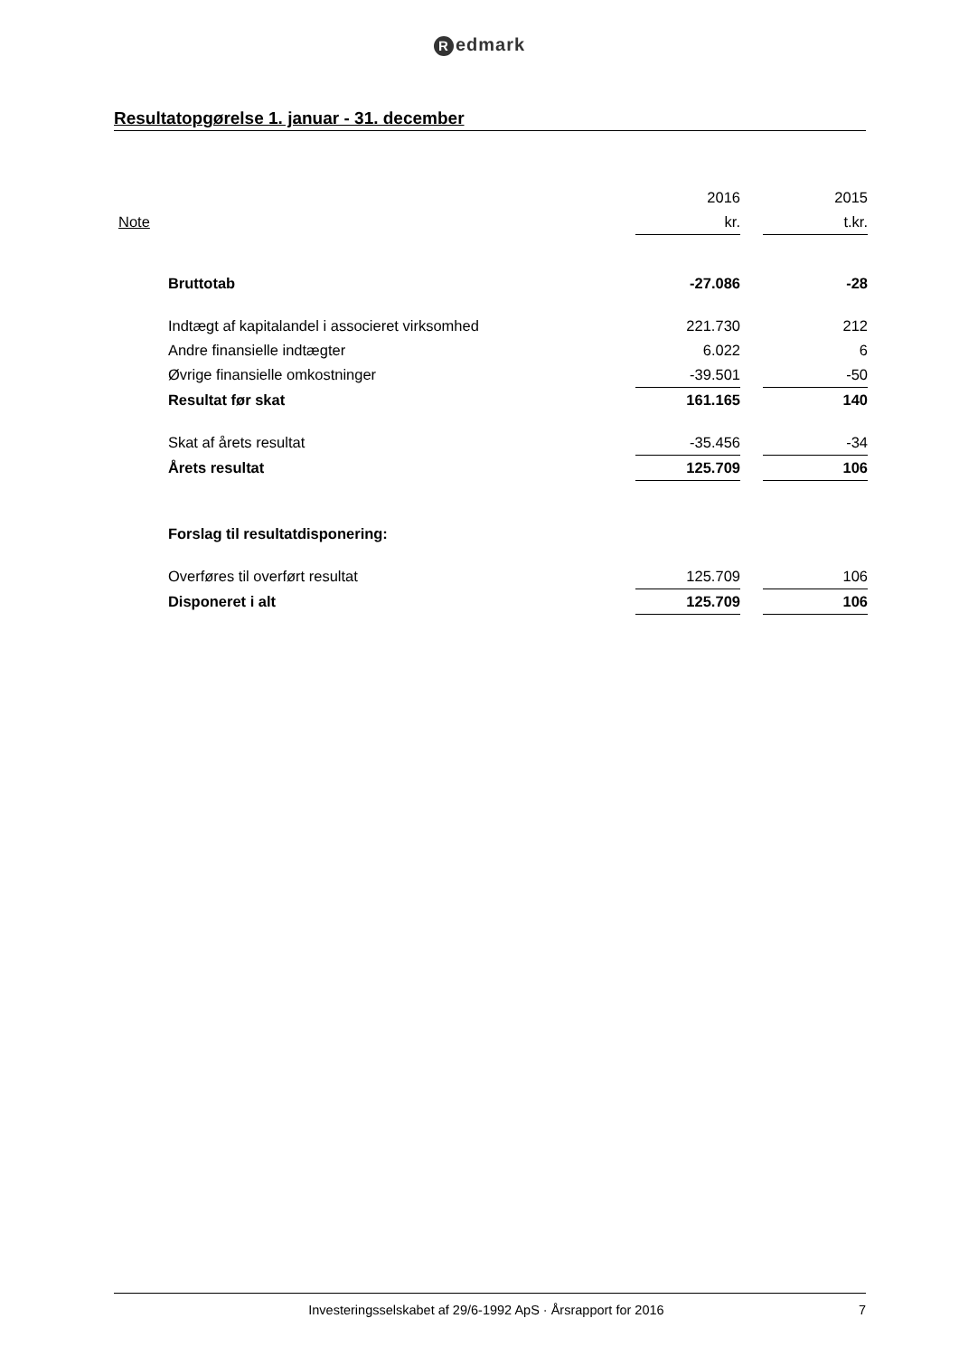Redmark
Resultatopgørelse 1. januar - 31. december
| | | 2016 | | 2015 |
| --- | --- | --- | --- | --- |
| Note | | kr. | | t.kr. |
| | Bruttotab | -27.086 | | -28 |
| | Indtægt af kapitalandel i associeret virksomhed | 221.730 | | 212 |
| | Andre finansielle indtægter | 6.022 | | 6 |
| | Øvrige finansielle omkostninger | -39.501 | | -50 |
| | Resultat før skat | 161.165 | | 140 |
| | Skat af årets resultat | -35.456 | | -34 |
| | Årets resultat | 125.709 | | 106 |
| | Forslag til resultatdisponering: | | | |
| | Overføres til overført resultat | 125.709 | | 106 |
| | Disponeret i alt | 125.709 | | 106 |
Investeringsselskabet af 29/6-1992 ApS · Årsrapport for 2016
7